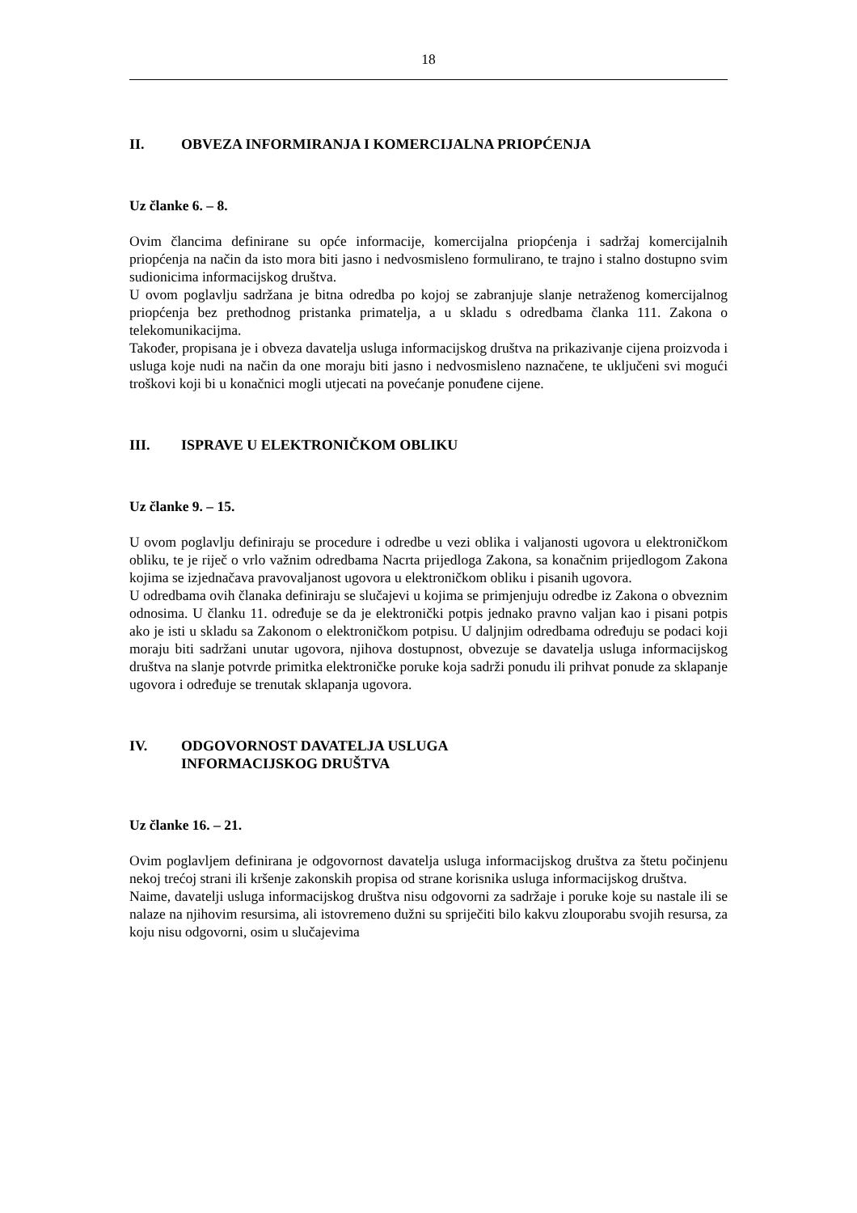18
II. OBVEZA INFORMIRANJA I KOMERCIJALNA PRIOPĆENJA
Uz članke 6. – 8.
Ovim člancima definirane su opće informacije, komercijalna priopćenja i sadržaj komercijalnih priopćenja na način da isto mora biti jasno i nedvosmisleno formulirano, te trajno i stalno dostupno svim sudionicima informacijskog društva.
U ovom poglavlju sadržana je bitna odredba po kojoj se zabranjuje slanje netraženog komercijalnog priopćenja bez prethodnog pristanka primatelja, a u skladu s odredbama članka 111. Zakona o telekomunikacijma.
Također, propisana je i obveza davatelja usluga informacijskog društva na prikazivanje cijena proizvoda i usluga koje nudi na način da one moraju biti jasno i nedvosmisleno naznačene, te uključeni svi mogući troškovi koji bi u konačnici mogli utjecati na povećanje ponuđene cijene.
III. ISPRAVE U ELEKTRONIČKOM OBLIKU
Uz članke 9. – 15.
U ovom poglavlju definiraju se procedure i odredbe u vezi oblika i valjanosti ugovora u elektroničkom obliku, te je riječ o vrlo važnim odredbama Nacrta prijedloga Zakona, sa konačnim prijedlogom Zakona kojima se izjednačava pravovaljanost ugovora u elektroničkom obliku i pisanih ugovora.
U odredbama ovih članaka definiraju se slučajevi u kojima se primjenjuju odredbe iz Zakona o obveznim odnosima. U članku 11. određuje se da je elektronički potpis jednako pravno valjan kao i pisani potpis ako je isti u skladu sa Zakonom o elektroničkom potpisu. U daljnjim odredbama određuju se podaci koji moraju biti sadržani unutar ugovora, njihova dostupnost, obvezuje se davatelja usluga informacijskog društva na slanje potvrde primitka elektroničke poruke koja sadrži ponudu ili prihvat ponude za sklapanje ugovora i određuje se trenutak sklapanja ugovora.
IV. ODGOVORNOST DAVATELJA USLUGA
INFORMACIJSKOG DRUŠTVA
Uz članke 16. – 21.
Ovim poglavljem definirana je odgovornost davatelja usluga informacijskog društva za štetu počinjenu nekoj trećoj strani ili kršenje zakonskih propisa od strane korisnika usluga informacijskog društva.
Naime, davatelji usluga informacijskog društva nisu odgovorni za sadržaje i poruke koje su nastale ili se nalaze na njihovim resursima, ali istovremeno dužni su spriječiti bilo kakvu zlouporabu svojih resursa, za koju nisu odgovorni, osim u slučajevima